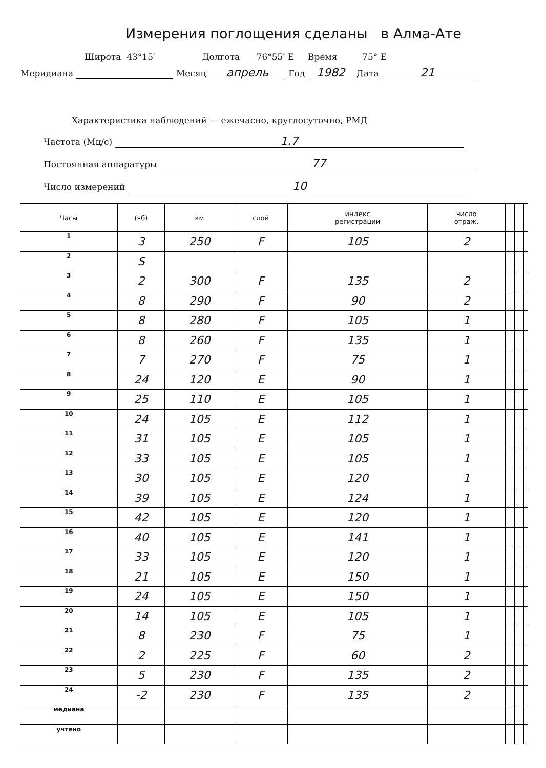Измерения поглощения сделаны в Алма-Ате
Широта 43°15′ Долгота 76°55′ E Время 75° E
Меридиана Месяц апрель Год 1982 Дата 21
Характеристика наблюдений — ежечасно, круглосуточно, РМД
Частота (Мц/с) 1.7
Постоянная аппаратуры 77
Число измерений 10
| Часы | (чб) | км | слой | индекс регистрации | число отраж. | | | | | |
| --- | --- | --- | --- | --- | --- | --- | --- | --- | --- | --- |
| 1 | 3 | 250 | F | 105 | 2 | | | | | |
| 2 | S | | | | | | | | | |
| 3 | 2 | 300 | F | 135 | 2 | | | | | |
| 4 | 8 | 290 | F | 90 | 2 | | | | | |
| 5 | 8 | 280 | F | 105 | 1 | | | | | |
| 6 | 8 | 260 | F | 135 | 1 | | | | | |
| 7 | 7 | 270 | F | 75 | 1 | | | | | |
| 8 | 24 | 120 | E | 90 | 1 | | | | | |
| 9 | 25 | 110 | E | 105 | 1 | | | | | |
| 10 | 24 | 105 | E | 112 | 1 | | | | | |
| 11 | 31 | 105 | E | 105 | 1 | | | | | |
| 12 | 33 | 105 | E | 105 | 1 | | | | | |
| 13 | 30 | 105 | E | 120 | 1 | | | | | |
| 14 | 39 | 105 | E | 124 | 1 | | | | | |
| 15 | 42 | 105 | E | 120 | 1 | | | | | |
| 16 | 40 | 105 | E | 141 | 1 | | | | | |
| 17 | 33 | 105 | E | 120 | 1 | | | | | |
| 18 | 21 | 105 | E | 150 | 1 | | | | | |
| 19 | 24 | 105 | E | 150 | 1 | | | | | |
| 20 | 14 | 105 | E | 105 | 1 | | | | | |
| 21 | 8 | 230 | F | 75 | 1 | | | | | |
| 22 | 2 | 225 | F | 60 | 2 | | | | | |
| 23 | 5 | 230 | F | 135 | 2 | | | | | |
| 24 | -2 | 230 | F | 135 | 2 | | | | | |
| медиана | | | | | | | | | | |
| учтено | | | | | | | | | | |